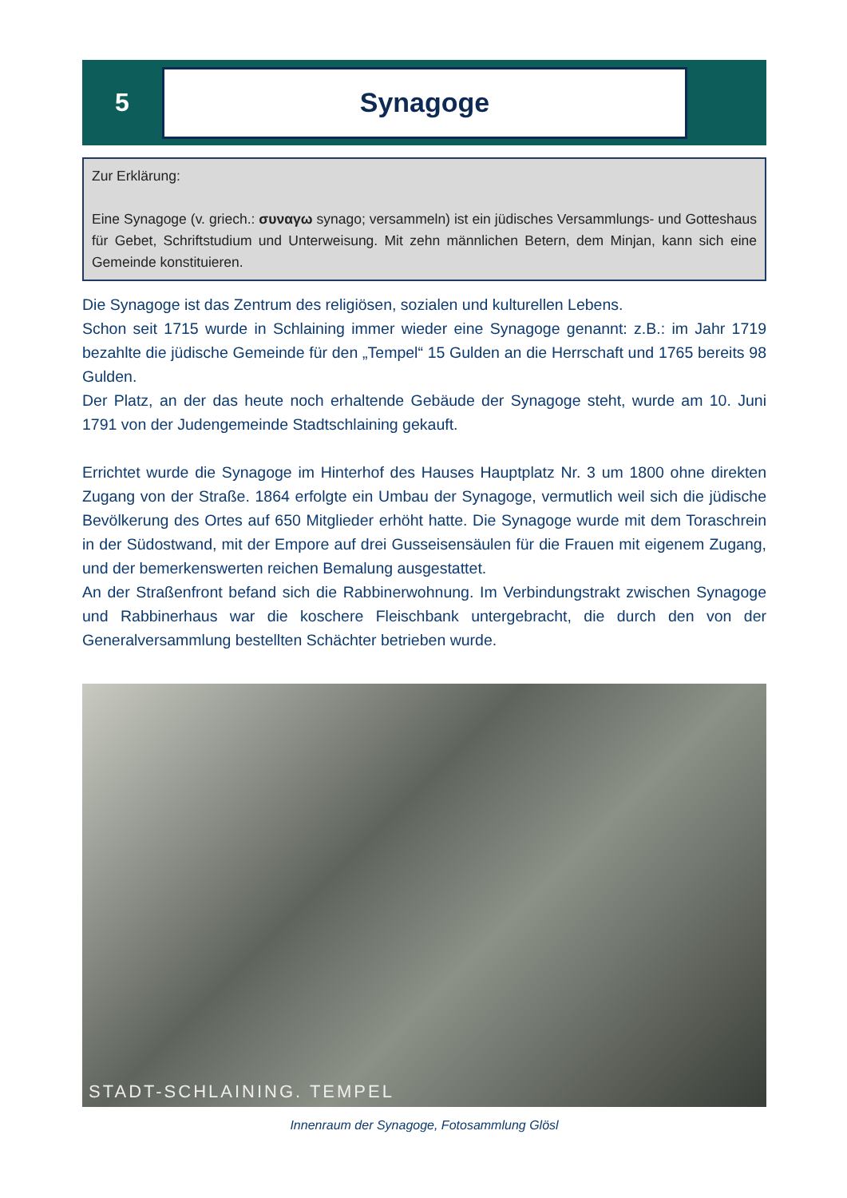5
Synagoge
Zur Erklärung:
Eine Synagoge (v. griech.: συναγω synago; versammeln) ist ein jüdisches Versammlungs- und Gotteshaus für Gebet, Schriftstudium und Unterweisung. Mit zehn männlichen Betern, dem Minjan, kann sich eine Gemeinde konstituieren.
Die Synagoge ist das Zentrum des religiösen, sozialen und kulturellen Lebens.
Schon seit 1715 wurde in Schlaining immer wieder eine Synagoge genannt: z.B.: im Jahr 1719 bezahlte die jüdische Gemeinde für den „Tempel“ 15 Gulden an die Herrschaft und 1765 bereits 98 Gulden.
Der Platz, an der das heute noch erhaltende Gebäude der Synagoge steht, wurde am 10. Juni 1791 von der Judengemeinde Stadtschlaining gekauft.
Errichtet wurde die Synagoge im Hinterhof des Hauses Hauptplatz Nr. 3 um 1800 ohne direkten Zugang von der Straße. 1864 erfolgte ein Umbau der Synagoge, vermutlich weil sich die jüdische Bevölkerung des Ortes auf 650 Mitglieder erhöht hatte. Die Synagoge wurde mit dem Toraschrein in der Südostwand, mit der Empore auf drei Gusseisensäulen für die Frauen mit eigenem Zugang, und der bemerkenswerten reichen Bemalung ausgestattet.
An der Straßenfront befand sich die Rabbinerwohnung. Im Verbindungstrakt zwischen Synagoge und Rabbinerhaus war die koschere Fleischbank untergebracht, die durch den von der Generalversammlung bestellten Schächter betrieben wurde.
STADT-SCHLAINING. TEMPEL
Innenraum der Synagoge, Fotosammlung Glösl